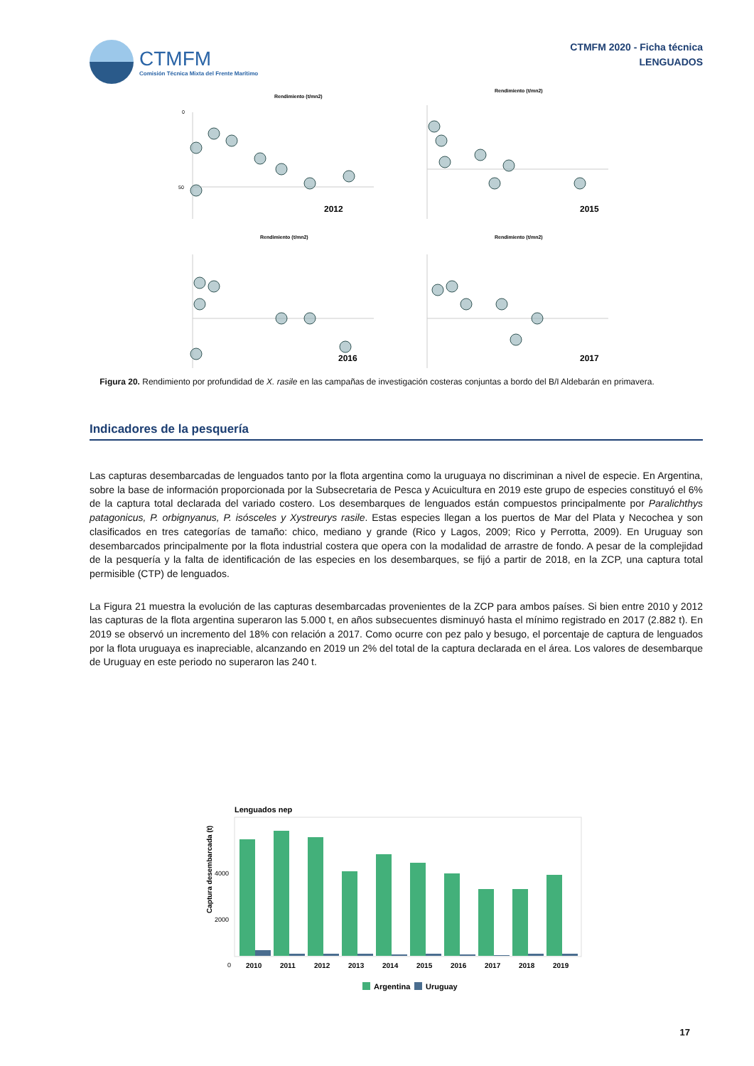CTMFM
Comisión Técnica Mixta del Frente Marítimo
CTMFM 2020 - Ficha técnica
LENGUADOS
Rendimiento (t/mn2)
0
50
2012
Rendimiento (t/mn2)
2015
Rendimiento (t/mn2)
2016
Rendimiento (t/mn2)
2017
Figura 20. Rendimiento por profundidad de X. rasile en las campañas de investigación costeras conjuntas a bordo del B/I Aldebarán en primavera.
Indicadores de la pesquería
Las capturas desembarcadas de lenguados tanto por la flota argentina como la uruguaya no discriminan a nivel de especie. En Argentina, sobre la base de información proporcionada por la Subsecretaria de Pesca y Acuicultura en 2019 este grupo de especies constituyó el 6% de la captura total declarada del variado costero. Los desembarques de lenguados están compuestos principalmente por Paralichthys patagonicus, P. orbignyanus, P. isósceles y Xystreurys rasile. Estas especies llegan a los puertos de Mar del Plata y Necochea y son clasificados en tres categorías de tamaño: chico, mediano y grande (Rico y Lagos, 2009; Rico y Perrotta, 2009). En Uruguay son desembarcados principalmente por la flota industrial costera que opera con la modalidad de arrastre de fondo. A pesar de la complejidad de la pesquería y la falta de identificación de las especies en los desembarques, se fijó a partir de 2018, en la ZCP, una captura total permisible (CTP) de lenguados.
La Figura 21 muestra la evolución de las capturas desembarcadas provenientes de la ZCP para ambos países. Si bien entre 2010 y 2012 las capturas de la flota argentina superaron las 5.000 t, en años subsecuentes disminuyó hasta el mínimo registrado en 2017 (2.882 t). En 2019 se observó un incremento del 18% con relación a 2017. Como ocurre con pez palo y besugo, el porcentaje de captura de lenguados por la flota uruguaya es inapreciable, alcanzando en 2019 un 2% del total de la captura declarada en el área. Los valores de desembarque de Uruguay en este periodo no superaron las 240 t.
Lenguados nep
Captura desembarcada (t)
4000
2000
0
2010
2011
2012
2013
2014
2015
2016
2017
2018
2019
Argentina
Uruguay
17